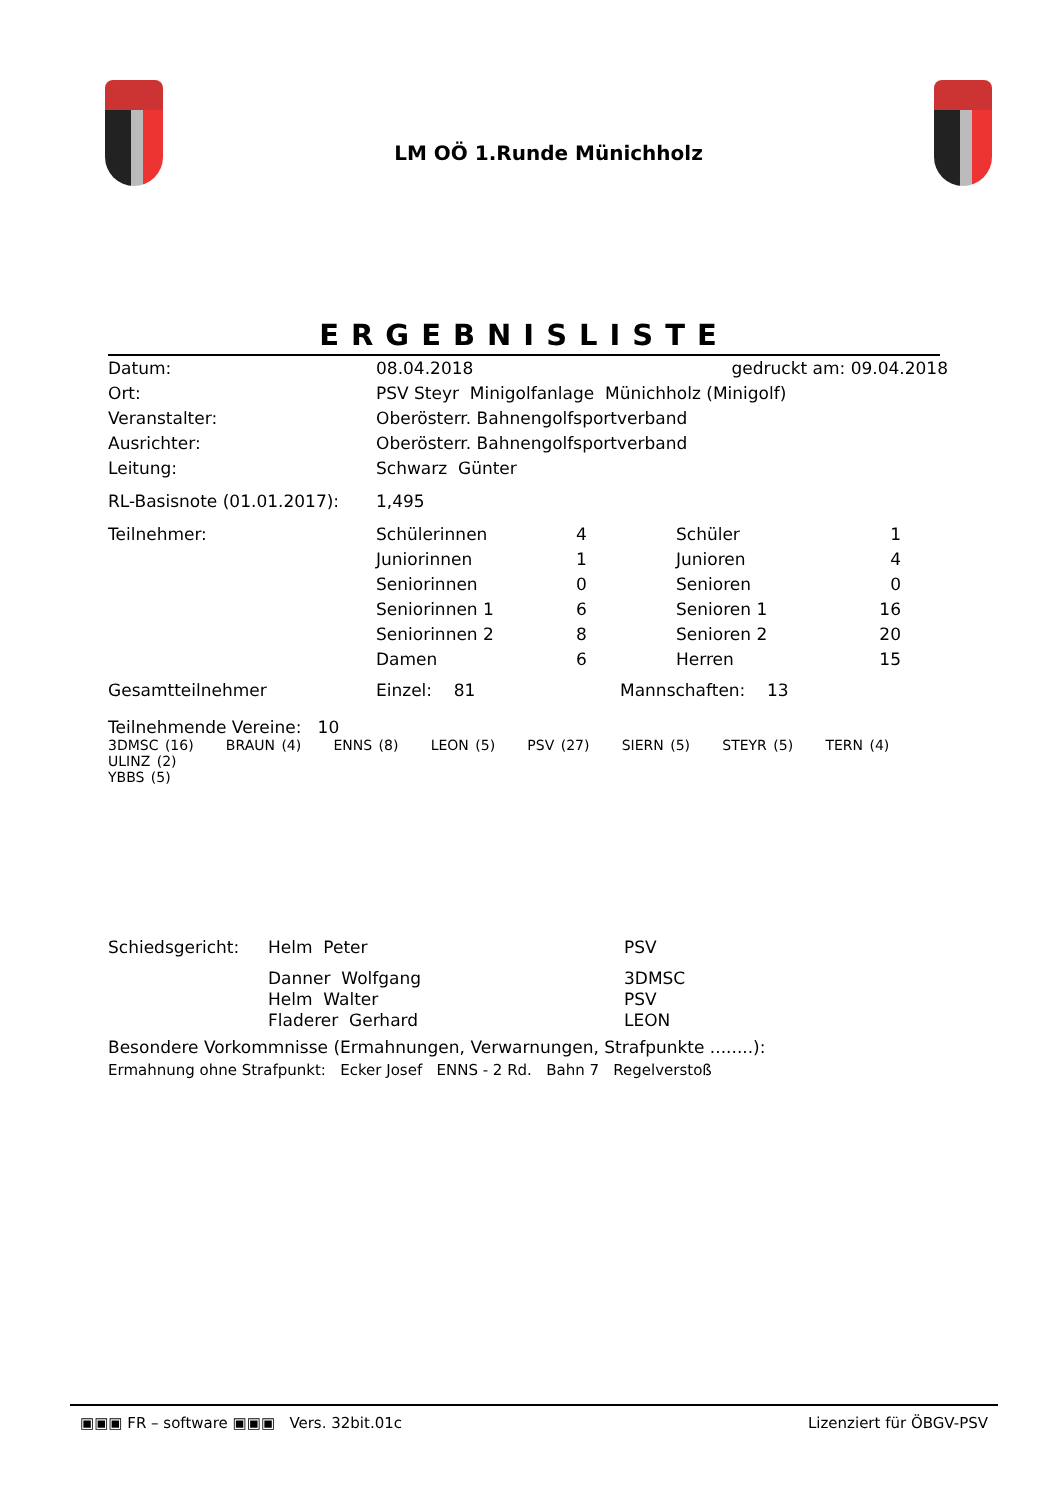LM OÖ 1.Runde Münichholz
ERGEBNISLISTE
| Datum: | 08.04.2018 | gedruckt am: 09.04.2018 |
| Ort: | PSV Steyr Minigolfanlage Münichholz (Minigolf) | |
| Veranstalter: | Oberösterr. Bahnengolfsportverband | |
| Ausrichter: | Oberösterr. Bahnengolfsportverband | |
| Leitung: | Schwarz Günter | |
| RL-Basisnote (01.01.2017): | 1,495 | |
| Teilnehmer: | Schülerinnen | 4 | Schüler | 1 |
| | Juniorinnen | 1 | Junioren | 4 |
| | Seniorinnen | 0 | Senioren | 0 |
| | Seniorinnen 1 | 6 | Senioren 1 | 16 |
| | Seniorinnen 2 | 8 | Senioren 2 | 20 |
| | Damen | 6 | Herren | 15 |
| Gesamtteilnehmer | Einzel: 81 | Mannschaften: 13 |
Teilnehmende Vereine: 10
3DMSC (16) BRAUN (4) ENNS (8) LEON (5) PSV (27) SIERN (5) STEYR (5) TERN (4) ULINZ (2)
YBBS (5)
| Schiedsgericht: | Helm Peter | PSV |
| | Danner Wolfgang | 3DMSC |
| | Helm Walter | PSV |
| | Fladerer Gerhard | LEON |
Besondere Vorkommnisse (Ermahnungen, Verwarnungen, Strafpunkte ........):
Ermahnung ohne Strafpunkt: Ecker Josef ENNS - 2 Rd. Bahn 7 Regelverstoß
▣▣▣ FR – software ▣▣▣ Vers. 32bit.01c Lizenziert für ÖBGV-PSV